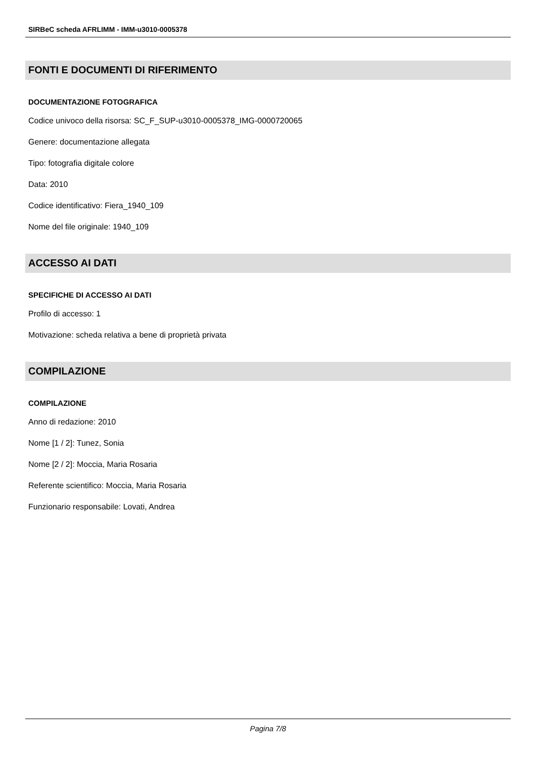SIRBeC scheda AFRLIMM - IMM-u3010-0005378
FONTI E DOCUMENTI DI RIFERIMENTO
DOCUMENTAZIONE FOTOGRAFICA
Codice univoco della risorsa: SC_F_SUP-u3010-0005378_IMG-0000720065
Genere: documentazione allegata
Tipo: fotografia digitale colore
Data: 2010
Codice identificativo: Fiera_1940_109
Nome del file originale: 1940_109
ACCESSO AI DATI
SPECIFICHE DI ACCESSO AI DATI
Profilo di accesso: 1
Motivazione: scheda relativa a bene di proprietà privata
COMPILAZIONE
COMPILAZIONE
Anno di redazione: 2010
Nome [1 / 2]: Tunez, Sonia
Nome [2 / 2]: Moccia, Maria Rosaria
Referente scientifico: Moccia, Maria Rosaria
Funzionario responsabile: Lovati, Andrea
Pagina 7/8